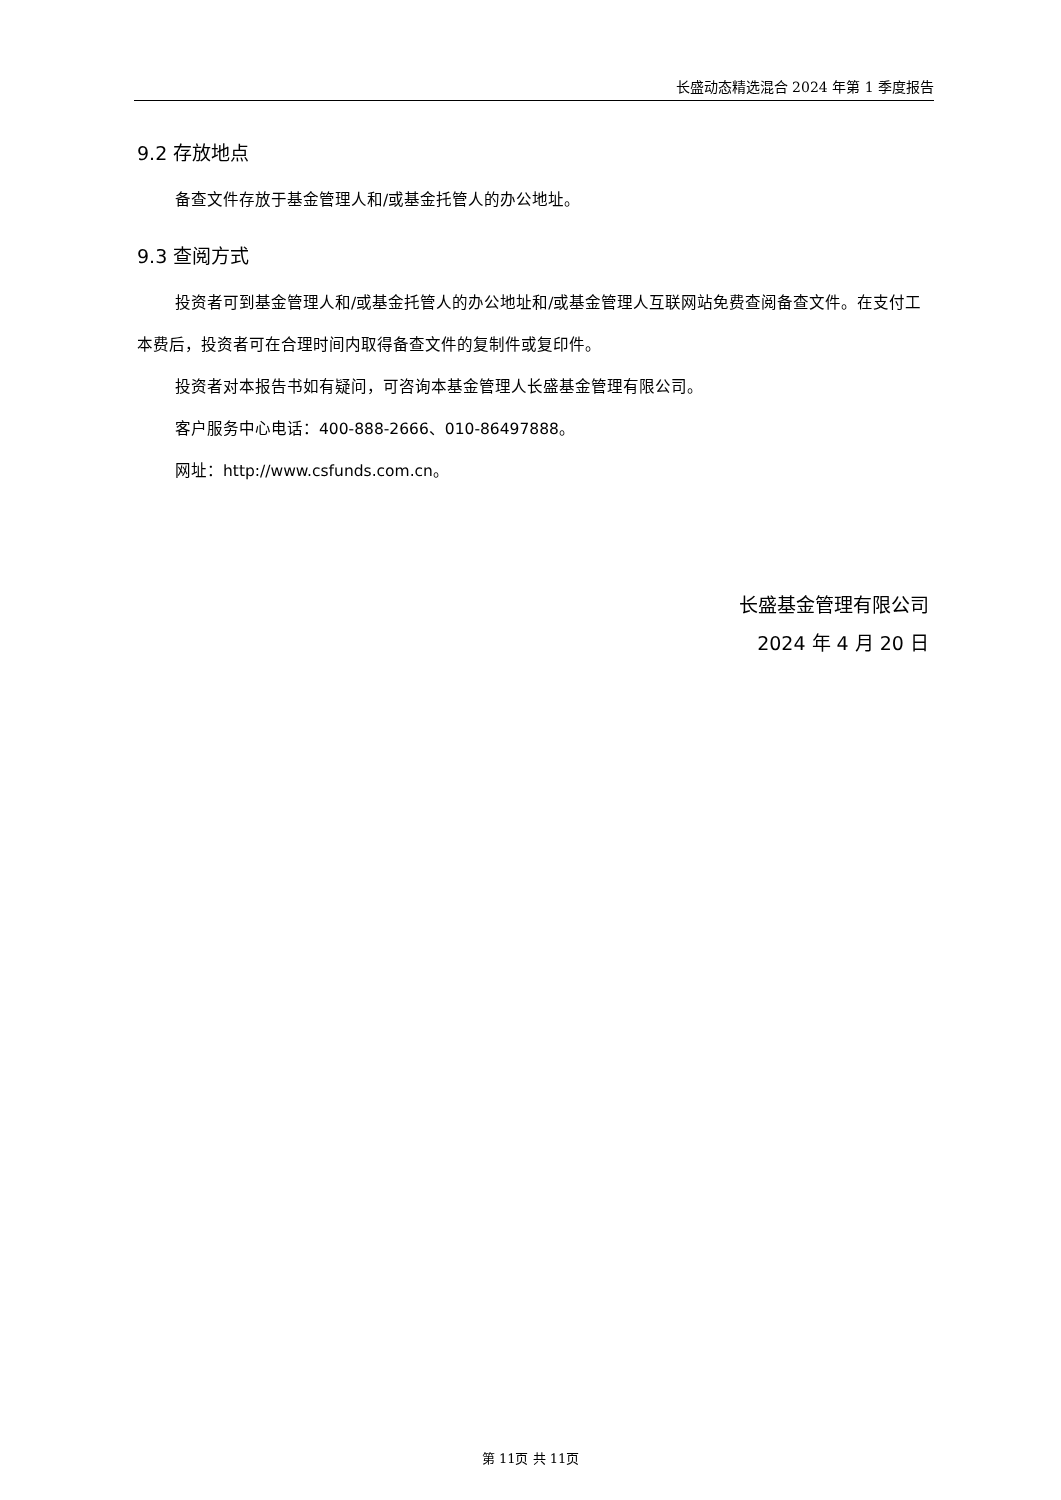长盛动态精选混合 2024 年第 1 季度报告
9.2 存放地点
备查文件存放于基金管理人和/或基金托管人的办公地址。
9.3 查阅方式
投资者可到基金管理人和/或基金托管人的办公地址和/或基金管理人互联网站免费查阅备查文件。在支付工本费后，投资者可在合理时间内取得备查文件的复制件或复印件。
投资者对本报告书如有疑问，可咨询本基金管理人长盛基金管理有限公司。
客户服务中心电话：400-888-2666、010-86497888。
网址：http://www.csfunds.com.cn。
长盛基金管理有限公司
2024 年 4 月 20 日
第 11页 共 11页